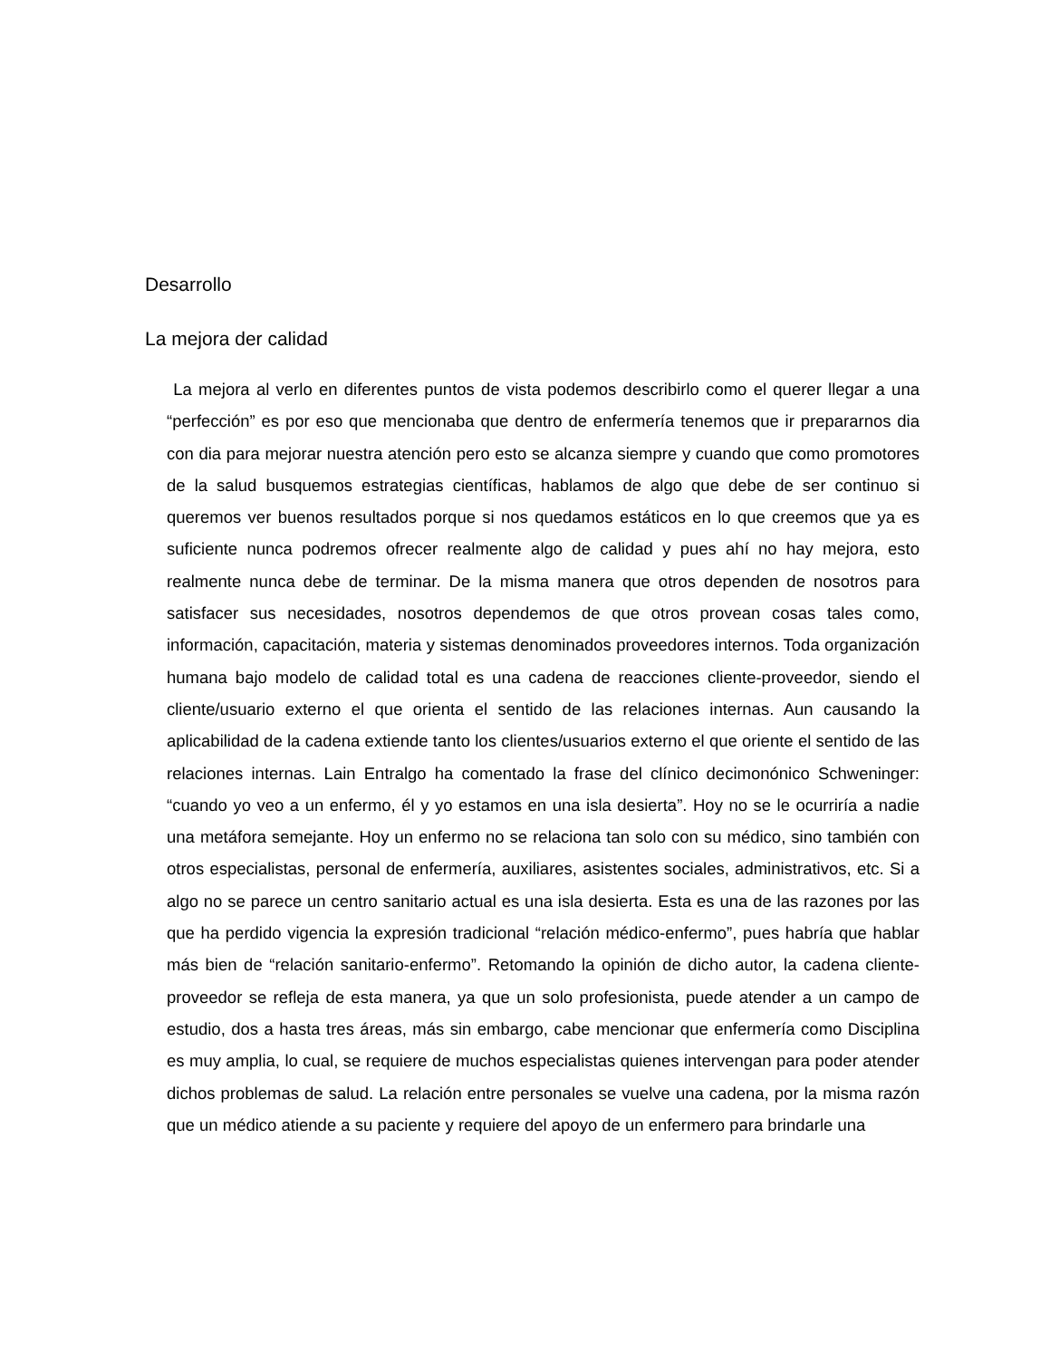Desarrollo
La mejora der calidad
La mejora al verlo en diferentes puntos de vista podemos describirlo como el querer llegar a una “perfección” es por eso que mencionaba que dentro de enfermería tenemos que ir prepararnos dia con dia para mejorar nuestra atención pero esto se alcanza siempre y cuando que como promotores de la salud busquemos estrategias científicas, hablamos de algo que debe de ser continuo si queremos ver buenos resultados porque si nos quedamos estáticos en lo que creemos que ya es suficiente nunca podremos ofrecer realmente algo de calidad y pues ahí no hay mejora, esto realmente nunca debe de terminar. De la misma manera que otros dependen de nosotros para satisfacer sus necesidades, nosotros dependemos de que otros provean cosas tales como, información, capacitación, materia y sistemas denominados proveedores internos. Toda organización humana bajo modelo de calidad total es una cadena de reacciones cliente-proveedor, siendo el cliente/usuario externo el que orienta el sentido de las relaciones internas. Aun causando la aplicabilidad de la cadena extiende tanto los clientes/usuarios externo el que oriente el sentido de las relaciones internas. Lain Entralgo ha comentado la frase del clínico decimonónico Schweninger: “cuando yo veo a un enfermo, él y yo estamos en una isla desierta”. Hoy no se le ocurriría a nadie una metáfora semejante. Hoy un enfermo no se relaciona tan solo con su médico, sino también con otros especialistas, personal de enfermería, auxiliares, asistentes sociales, administrativos, etc. Si a algo no se parece un centro sanitario actual es una isla desierta. Esta es una de las razones por las que ha perdido vigencia la expresión tradicional “relación médico-enfermo”, pues habría que hablar más bien de “relación sanitario-enfermo”. Retomando la opinión de dicho autor, la cadena cliente-proveedor se refleja de esta manera, ya que un solo profesionista, puede atender a un campo de estudio, dos a hasta tres áreas, más sin embargo, cabe mencionar que enfermería como Disciplina es muy amplia, lo cual, se requiere de muchos especialistas quienes intervengan para poder atender dichos problemas de salud. La relación entre personales se vuelve una cadena, por la misma razón que un médico atiende a su paciente y requiere del apoyo de un enfermero para brindarle una